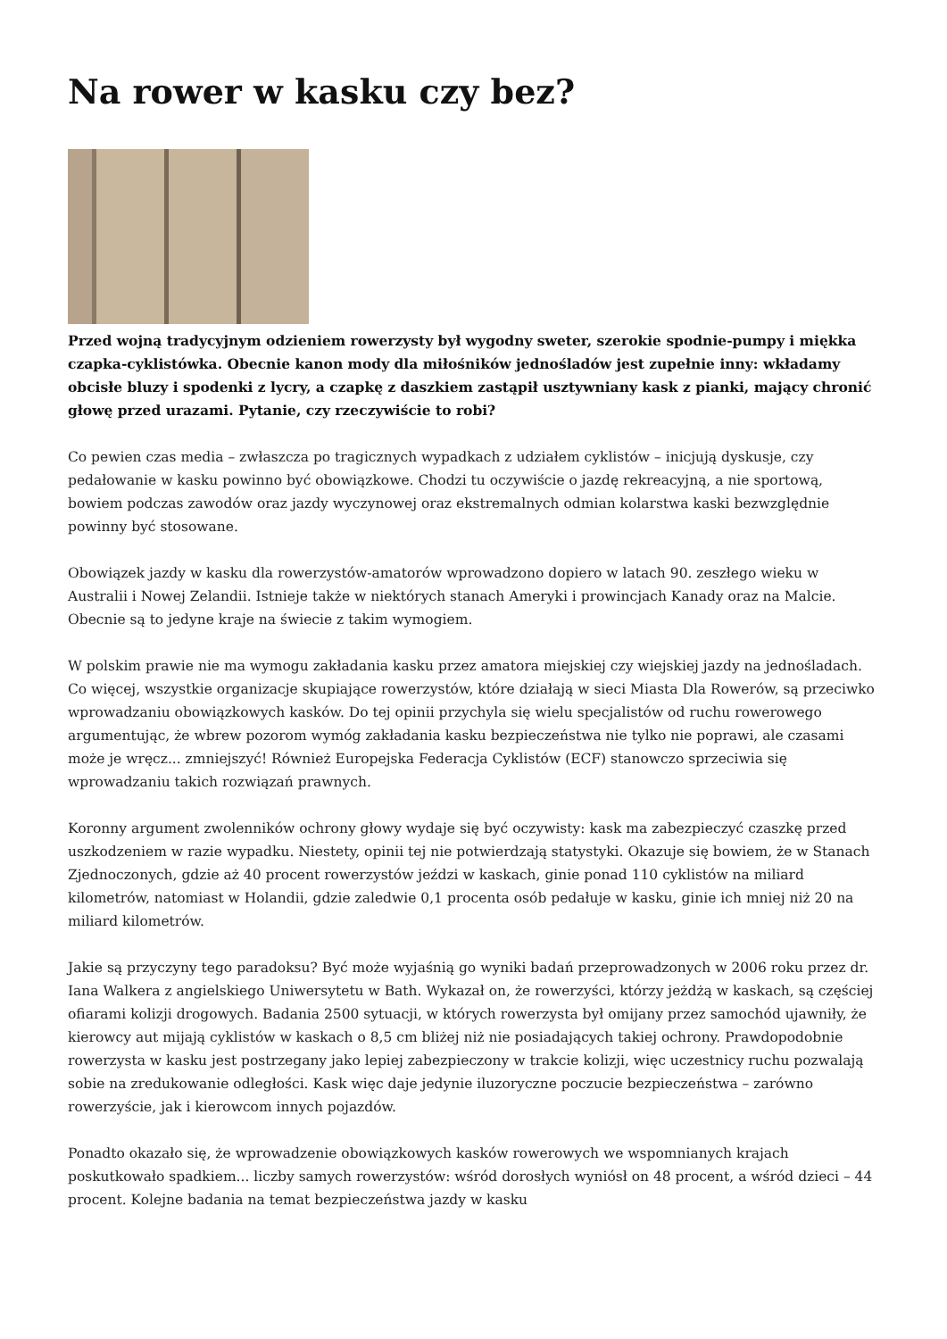Na rower w kasku czy bez?
Przed wojną tradycyjnym odzieniem rowerzysty był wygodny sweter, szerokie spodnie-pumpy i miękka czapka-cyklistówka. Obecnie kanon mody dla miłośników jednośladów jest zupełnie inny: wkładamy obcisłe bluzy i spodenki z lycry, a czapkę z daszkiem zastąpił usztywniany kask z pianki, mający chronić głowę przed urazami. Pytanie, czy rzeczywiście to robi?
Co pewien czas media – zwłaszcza po tragicznych wypadkach z udziałem cyklistów – inicjują dyskusje, czy pedałowanie w kasku powinno być obowiązkowe. Chodzi tu oczywiście o jazdę rekreacyjną, a nie sportową, bowiem podczas zawodów oraz jazdy wyczynowej oraz ekstremalnych odmian kolarstwa kaski bezwzględnie powinny być stosowane.
Obowiązek jazdy w kasku dla rowerzystów-amatorów wprowadzono dopiero w latach 90. zeszłego wieku w Australii i Nowej Zelandii. Istnieje także w niektórych stanach Ameryki i prowincjach Kanady oraz na Malcie. Obecnie są to jedyne kraje na świecie z takim wymogiem.
W polskim prawie nie ma wymogu zakładania kasku przez amatora miejskiej czy wiejskiej jazdy na jednośladach. Co więcej, wszystkie organizacje skupiające rowerzystów, które działają w sieci Miasta Dla Rowerów, są przeciwko wprowadzaniu obowiązkowych kasków. Do tej opinii przychyla się wielu specjalistów od ruchu rowerowego argumentując, że wbrew pozorom wymóg zakładania kasku bezpieczeństwa nie tylko nie poprawi, ale czasami może je wręcz... zmniejszyć! Również Europejska Federacja Cyklistów (ECF) stanowczo sprzeciwia się wprowadzaniu takich rozwiązań prawnych.
Koronny argument zwolenników ochrony głowy wydaje się być oczywisty: kask ma zabezpieczyć czaszkę przed uszkodzeniem w razie wypadku. Niestety, opinii tej nie potwierdzają statystyki. Okazuje się bowiem, że w Stanach Zjednoczonych, gdzie aż 40 procent rowerzystów jeździ w kaskach, ginie ponad 110 cyklistów na miliard kilometrów, natomiast w Holandii, gdzie zaledwie 0,1 procenta osób pedałuje w kasku, ginie ich mniej niż 20 na miliard kilometrów.
Jakie są przyczyny tego paradoksu? Być może wyjaśnią go wyniki badań przeprowadzonych w 2006 roku przez dr. Iana Walkera z angielskiego Uniwersytetu w Bath. Wykazał on, że rowerzyści, którzy jeżdżą w kaskach, są częściej ofiarami kolizji drogowych. Badania 2500 sytuacji, w których rowerzysta był omijany przez samochód ujawniły, że kierowcy aut mijają cyklistów w kaskach o 8,5 cm bliżej niż nie posiadających takiej ochrony. Prawdopodobnie rowerzysta w kasku jest postrzegany jako lepiej zabezpieczony w trakcie kolizji, więc uczestnicy ruchu pozwalają sobie na zredukowanie odległości. Kask więc daje jedynie iluzoryczne poczucie bezpieczeństwa – zarówno rowerzyście, jak i kierowcom innych pojazdów.
Ponadto okazało się, że wprowadzenie obowiązkowych kasków rowerowych we wspomnianych krajach poskutkowało spadkiem... liczby samych rowerzystów: wśród dorosłych wyniósł on 48 procent, a wśród dzieci – 44 procent. Kolejne badania na temat bezpieczeństwa jazdy w kasku